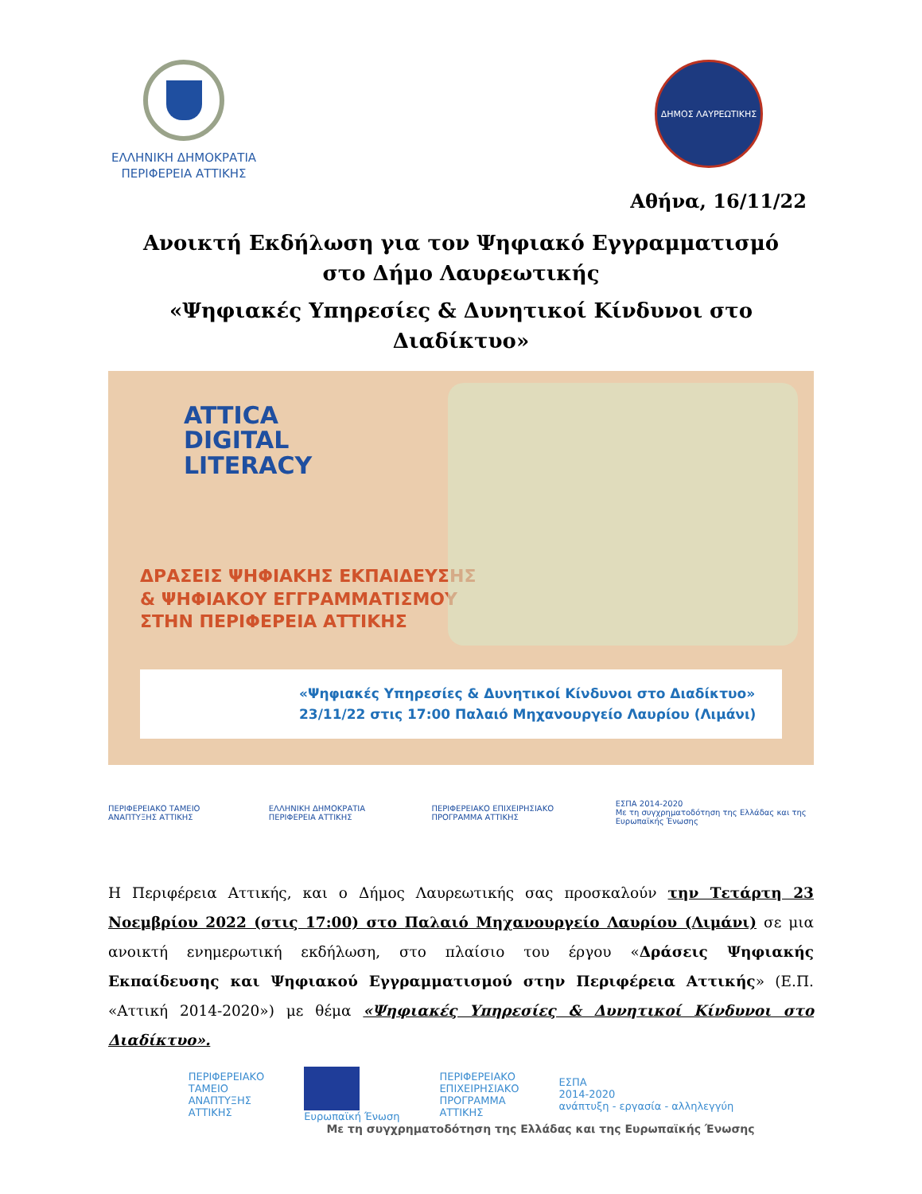ΕΛΛΗΝΙΚΗ ΔΗΜΟΚΡΑΤΙΑ
ΠΕΡΙΦΕΡΕΙΑ ΑΤΤΙΚΗΣ
ΔΗΜΟΣ ΛΑΥΡΕΩΤΙΚΗΣ
Αθήνα, 16/11/22
Ανοικτή Εκδήλωση για τον Ψηφιακό Εγγραμματισμό στο Δήμο Λαυρεωτικής
«Ψηφιακές Υπηρεσίες & Δυνητικοί Κίνδυνοι στο Διαδίκτυο»
ATTICA
DIGITAL
LITERACY
ΔΡΑΣΕΙΣ ΨΗΦΙΑΚΗΣ ΕΚΠΑΙΔΕΥΣΗΣ
& ΨΗΦΙΑΚΟΥ ΕΓΓΡΑΜΜΑΤΙΣΜΟΥ
ΣΤΗΝ ΠΕΡΙΦΕΡΕΙΑ ΑΤΤΙΚΗΣ
«Ψηφιακές Υπηρεσίες & Δυνητικοί Κίνδυνοι στο Διαδίκτυο»
23/11/22 στις 17:00 Παλαιό Μηχανουργείο Λαυρίου (Λιμάνι)
ΠΕΡΙΦΕΡΕΙΑΚΟ ΤΑΜΕΙΟ ΑΝΑΠΤΥΞΗΣ ΑΤΤΙΚΗΣ ΕΛΛΗΝΙΚΗ ΔΗΜΟΚΡΑΤΙΑ ΠΕΡΙΦΕΡΕΙΑ ΑΤΤΙΚΗΣ ΠΕΡΙΦΕΡΕΙΑΚΟ ΕΠΙΧΕΙΡΗΣΙΑΚΟ ΠΡΟΓΡΑΜΜΑ ΑΤΤΙΚΗΣ ΕΣΠΑ 2014-2020
Με τη συγχρηματοδότηση της Ελλάδας και της Ευρωπαϊκής Ένωσης
Η Περιφέρεια Αττικής, και ο Δήμος Λαυρεωτικής σας προσκαλούν την Τετάρτη 23 Νοεμβρίου 2022 (στις 17:00) στο Παλαιό Μηχανουργείο Λαυρίου (Λιμάνι) σε μια ανοικτή ενημερωτική εκδήλωση, στο πλαίσιο του έργου «Δράσεις Ψηφιακής Εκπαίδευσης και Ψηφιακού Εγγραμματισμού στην Περιφέρεια Αττικής» (Ε.Π. «Αττική 2014-2020») με θέμα «Ψηφιακές Υπηρεσίες & Δυνητικοί Κίνδυνοι στο Διαδίκτυο».
ΠΕΡΙΦΕΡΕΙΑΚΟ
ΤΑΜΕΙΟ
ΑΝΑΠΤΥΞΗΣ
ΑΤΤΙΚΗΣ
Ευρωπαϊκή Ένωση ΠΕΡΙΦΕΡΕΙΑΚΟ
ΕΠΙΧΕΙΡΗΣΙΑΚΟ
ΠΡΟΓΡΑΜΜΑ
ΑΤΤΙΚΗΣ ΕΣΠΑ
2014-2020
ανάπτυξη - εργασία - αλληλεγγύη
Με τη συγχρηματοδότηση της Ελλάδας και της Ευρωπαϊκής Ένωσης